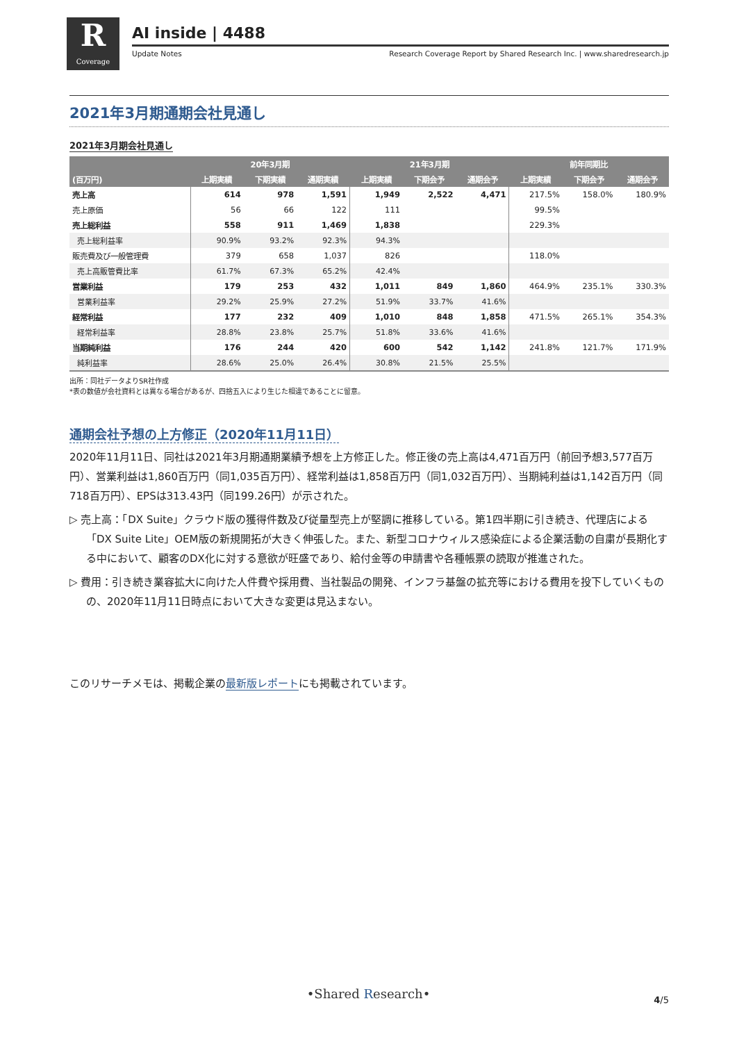R
Coverage
AI inside | 4488
Update Notes Research Coverage Report by Shared Research Inc. | www.sharedresearch.jp
2021年3月期通期会社見通し
2021年3月期会社見通し
| (百万円) | 20年3月期 | | | 21年3月期 | | | 前年同期比 | | |
| --- | --- | --- | --- | --- | --- | --- | --- | --- | --- |
| | 上期実績 | 下期実績 | 通期実績 | 上期実績 | 下期会予 | 通期会予 | 上期実績 | 下期会予 | 通期会予 |
| 売上高 | 614 | 978 | 1,591 | 1,949 | 2,522 | 4,471 | 217.5% | 158.0% | 180.9% |
| 売上原価 | 56 | 66 | 122 | 111 | | | 99.5% | | |
| 売上総利益 | 558 | 911 | 1,469 | 1,838 | | | 229.3% | | |
| 売上総利益率 | 90.9% | 93.2% | 92.3% | 94.3% | | | | | |
| 販売費及び一般管理費 | 379 | 658 | 1,037 | 826 | | | 118.0% | | |
| 売上高販管費比率 | 61.7% | 67.3% | 65.2% | 42.4% | | | | | |
| 営業利益 | 179 | 253 | 432 | 1,011 | 849 | 1,860 | 464.9% | 235.1% | 330.3% |
| 営業利益率 | 29.2% | 25.9% | 27.2% | 51.9% | 33.7% | 41.6% | | | |
| 経常利益 | 177 | 232 | 409 | 1,010 | 848 | 1,858 | 471.5% | 265.1% | 354.3% |
| 経常利益率 | 28.8% | 23.8% | 25.7% | 51.8% | 33.6% | 41.6% | | | |
| 当期純利益 | 176 | 244 | 420 | 600 | 542 | 1,142 | 241.8% | 121.7% | 171.9% |
| 純利益率 | 28.6% | 25.0% | 26.4% | 30.8% | 21.5% | 25.5% | | | |
出所：同社データよりSR社作成
*表の数値が会社資料とは異なる場合があるが、四捨五入により生じた相違であることに留意。
通期会社予想の上方修正（2020年11月11日）
2020年11月11日、同社は2021年3月期通期業績予想を上方修正した。修正後の売上高は4,471百万円（前回予想3,577百万円）、営業利益は1,860百万円（同1,035百万円）、経常利益は1,858百万円（同1,032百万円）、当期純利益は1,142百万円（同718百万円）、EPSは313.43円（同199.26円）が示された。
▷ 売上高：「DX Suite」クラウド版の獲得件数及び従量型売上が堅調に推移している。第1四半期に引き続き、代理店による「DX Suite Lite」OEM版の新規開拓が大きく伸張した。また、新型コロナウィルス感染症による企業活動の自粛が長期化する中において、顧客のDX化に対する意欲が旺盛であり、給付金等の申請書や各種帳票の読取が推進された。
▷ 費用：引き続き業容拡大に向けた人件費や採用費、当社製品の開発、インフラ基盤の拡充等における費用を投下していくものの、2020年11月11日時点において大きな変更は見込まない。
このリサーチメモは、掲載企業の最新版レポートにも掲載されています。
•Shared Research• 4/5